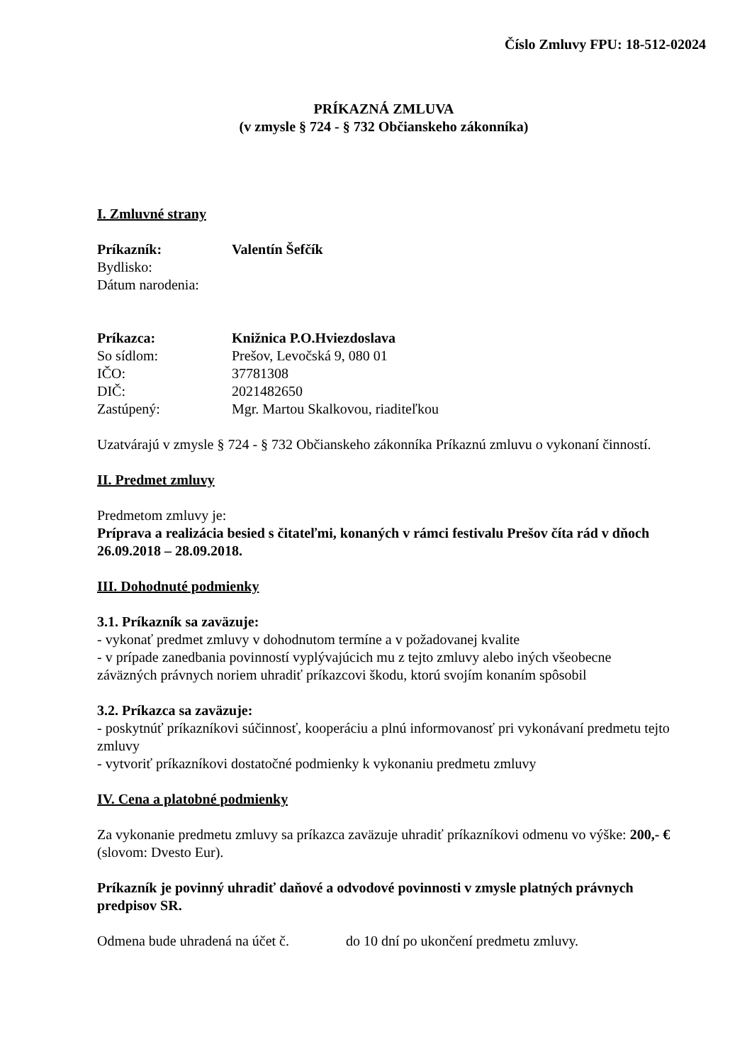Číslo Zmluvy FPU: 18-512-02024
PRÍKAZNÁ ZMLUVA
(v zmysle § 724 - § 732 Občianskeho zákonníka)
I. Zmluvné strany
Príkazník: Valentín Šefčík
Bydlisko:
Dátum narodenia:
Príkazca: Knižnica P.O.Hviezdoslava
So sídlom: Prešov, Levočská 9, 080 01
IČO: 37781308
DIČ: 2021482650
Zastúpený: Mgr. Martou Skalkovou, riaditeľkou
Uzatvárajú v zmysle § 724 - § 732 Občianskeho zákonníka Príkaznú zmluvu o vykonaní činností.
II. Predmet zmluvy
Predmetom zmluvy je:
Príprava a realizácia besied s čitateľmi, konaných v rámci festivalu Prešov číta rád v dňoch 26.09.2018 – 28.09.2018.
III. Dohodnuté podmienky
3.1. Príkazník sa zaväzuje:
- vykonať predmet zmluvy v dohodnutom termíne a v požadovanej kvalite
- v prípade zanedbania povinností vyplývajúcich mu z tejto zmluvy alebo iných všeobecne záväzných právnych noriem uhradiť príkazcovi škodu, ktorú svojím konaním spôsobil
3.2. Príkazca sa zaväzuje:
- poskytnúť príkazníkovi súčinnosť, kooperáciu a plnú informovanosť pri vykonávaní predmetu tejto zmluvy
- vytvoriť príkazníkovi dostatočné podmienky k vykonaniu predmetu zmluvy
IV. Cena a platobné podmienky
Za vykonanie predmetu zmluvy sa príkazca zaväzuje uhradiť príkazníkovi odmenu vo výške: 200,- € (slovom: Dvesto Eur).
Príkazník je povinný uhradiť daňové a odvodové povinnosti v zmysle platných právnych predpisov SR.
Odmena bude uhradená na účet č. do 10 dní po ukončení predmetu zmluvy.